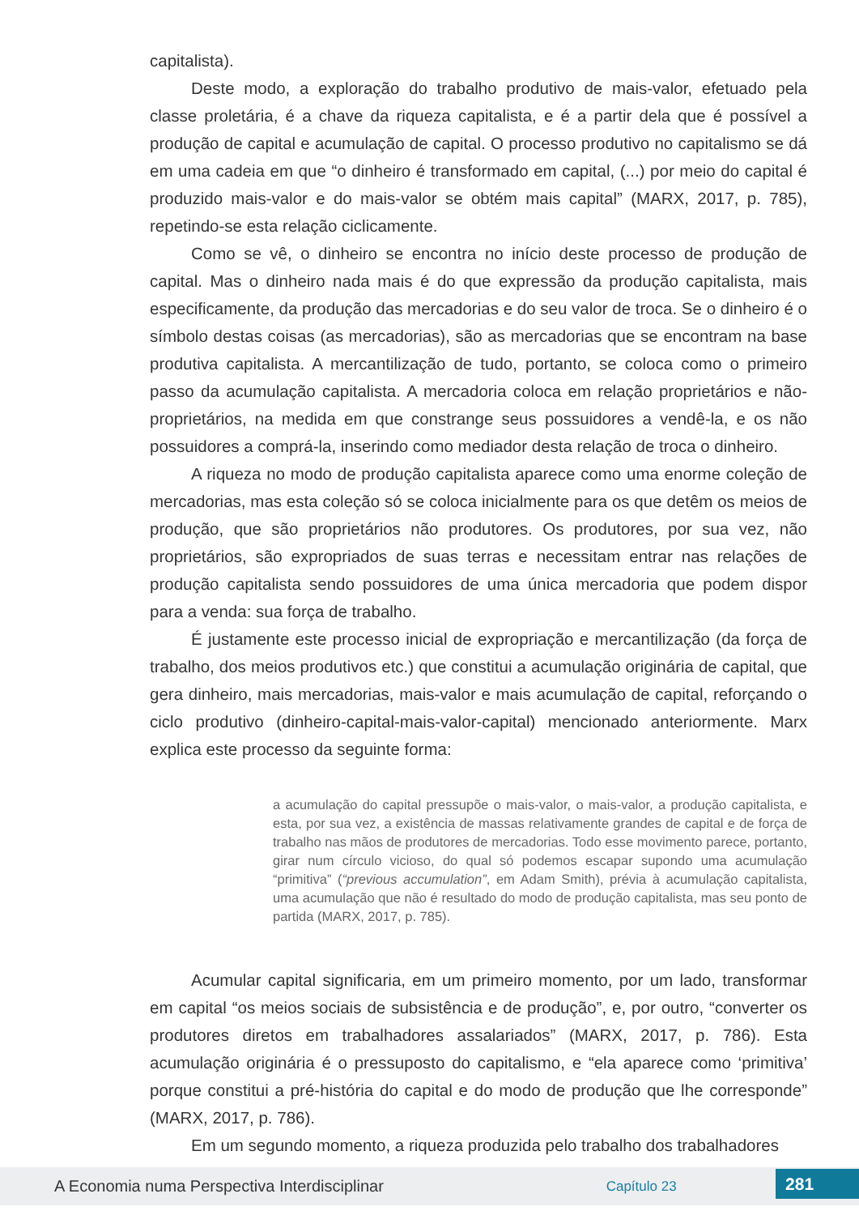capitalista).
Deste modo, a exploração do trabalho produtivo de mais-valor, efetuado pela classe proletária, é a chave da riqueza capitalista, e é a partir dela que é possível a produção de capital e acumulação de capital. O processo produtivo no capitalismo se dá em uma cadeia em que “o dinheiro é transformado em capital, (...) por meio do capital é produzido mais-valor e do mais-valor se obtém mais capital” (MARX, 2017, p. 785), repetindo-se esta relação ciclicamente.
Como se vê, o dinheiro se encontra no início deste processo de produção de capital. Mas o dinheiro nada mais é do que expressão da produção capitalista, mais especificamente, da produção das mercadorias e do seu valor de troca. Se o dinheiro é o símbolo destas coisas (as mercadorias), são as mercadorias que se encontram na base produtiva capitalista. A mercantilização de tudo, portanto, se coloca como o primeiro passo da acumulação capitalista. A mercadoria coloca em relação proprietários e não-proprietários, na medida em que constrange seus possuidores a vendê-la, e os não possuidores a comprá-la, inserindo como mediador desta relação de troca o dinheiro.
A riqueza no modo de produção capitalista aparece como uma enorme coleção de mercadorias, mas esta coleção só se coloca inicialmente para os que detêm os meios de produção, que são proprietários não produtores. Os produtores, por sua vez, não proprietários, são expropriados de suas terras e necessitam entrar nas relações de produção capitalista sendo possuidores de uma única mercadoria que podem dispor para a venda: sua força de trabalho.
É justamente este processo inicial de expropriação e mercantilização (da força de trabalho, dos meios produtivos etc.) que constitui a acumulação originária de capital, que gera dinheiro, mais mercadorias, mais-valor e mais acumulação de capital, reforçando o ciclo produtivo (dinheiro-capital-mais-valor-capital) mencionado anteriormente. Marx explica este processo da seguinte forma:
a acumulação do capital pressupõe o mais-valor, o mais-valor, a produção capitalista, e esta, por sua vez, a existência de massas relativamente grandes de capital e de força de trabalho nas mãos de produtores de mercadorias. Todo esse movimento parece, portanto, girar num círculo vicioso, do qual só podemos escapar supondo uma acumulação “primitiva” (“previous accumulation”, em Adam Smith), prévia à acumulação capitalista, uma acumulação que não é resultado do modo de produção capitalista, mas seu ponto de partida (MARX, 2017, p. 785).
Acumular capital significaria, em um primeiro momento, por um lado, transformar em capital “os meios sociais de subsistência e de produção”, e, por outro, “converter os produtores diretos em trabalhadores assalariados” (MARX, 2017, p. 786). Esta acumulação originária é o pressuposto do capitalismo, e “ela aparece como ‘primitiva’ porque constitui a pré-história do capital e do modo de produção que lhe corresponde” (MARX, 2017, p. 786).
Em um segundo momento, a riqueza produzida pelo trabalho dos trabalhadores
A Economia numa Perspectiva Interdisciplinar Capítulo 23 281